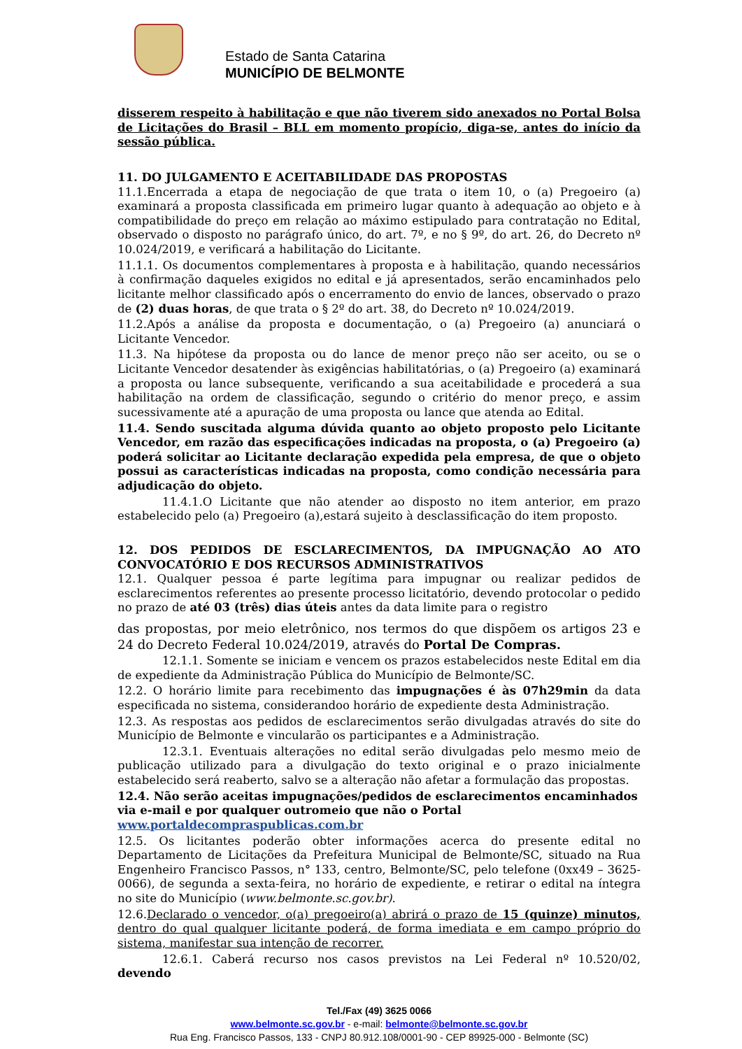Estado de Santa Catarina
MUNICÍPIO DE BELMONTE
disserem respeito à habilitação e que não tiverem sido anexados no Portal Bolsa de Licitações do Brasil – BLL em momento propício, diga-se, antes do início da sessão pública.
11. DO JULGAMENTO E ACEITABILIDADE DAS PROPOSTAS
11.1.Encerrada a etapa de negociação de que trata o item 10, o (a) Pregoeiro (a) examinará a proposta classificada em primeiro lugar quanto à adequação ao objeto e à compatibilidade do preço em relação ao máximo estipulado para contratação no Edital, observado o disposto no parágrafo único, do art. 7º, e no § 9º, do art. 26, do Decreto nº 10.024/2019, e verificará a habilitação do Licitante.
11.1.1. Os documentos complementares à proposta e à habilitação, quando necessários à confirmação daqueles exigidos no edital e já apresentados, serão encaminhados pelo licitante melhor classificado após o encerramento do envio de lances, observado o prazo de (2) duas horas, de que trata o § 2º do art. 38, do Decreto nº 10.024/2019.
11.2.Após a análise da proposta e documentação, o (a) Pregoeiro (a) anunciará o Licitante Vencedor.
11.3. Na hipótese da proposta ou do lance de menor preço não ser aceito, ou se o Licitante Vencedor desatender às exigências habilitatórias, o (a) Pregoeiro (a) examinará a proposta ou lance subsequente, verificando a sua aceitabilidade e procederá a sua habilitação na ordem de classificação, segundo o critério do menor preço, e assim sucessivamente até a apuração de uma proposta ou lance que atenda ao Edital.
11.4. Sendo suscitada alguma dúvida quanto ao objeto proposto pelo Licitante Vencedor, em razão das especificações indicadas na proposta, o (a) Pregoeiro (a) poderá solicitar ao Licitante declaração expedida pela empresa, de que o objeto possui as características indicadas na proposta, como condição necessária para adjudicação do objeto.
11.4.1.O Licitante que não atender ao disposto no item anterior, em prazo estabelecido pelo (a) Pregoeiro (a),estará sujeito à desclassificação do item proposto.
12. DOS PEDIDOS DE ESCLARECIMENTOS, DA IMPUGNAÇÃO AO ATO CONVOCATÓRIO E DOS RECURSOS ADMINISTRATIVOS
12.1. Qualquer pessoa é parte legítima para impugnar ou realizar pedidos de esclarecimentos referentes ao presente processo licitatório, devendo protocolar o pedido no prazo de até 03 (três) dias úteis antes da data limite para o registro
das propostas, por meio eletrônico, nos termos do que dispõem os artigos 23 e 24 do Decreto Federal 10.024/2019, através do Portal De Compras.
12.1.1. Somente se iniciam e vencem os prazos estabelecidos neste Edital em dia de expediente da Administração Pública do Município de Belmonte/SC.
12.2. O horário limite para recebimento das impugnações é às 07h29min da data especificada no sistema, considerandoo horário de expediente desta Administração.
12.3. As respostas aos pedidos de esclarecimentos serão divulgadas através do site do Município de Belmonte e vincularão os participantes e a Administração.
12.3.1. Eventuais alterações no edital serão divulgadas pelo mesmo meio de publicação utilizado para a divulgação do texto original e o prazo inicialmente estabelecido será reaberto, salvo se a alteração não afetar a formulação das propostas.
12.4. Não serão aceitas impugnações/pedidos de esclarecimentos encaminhados via e-mail e por qualquer outromeio que não o Portal www.portaldecompraspublicas.com.br
12.5. Os licitantes poderão obter informações acerca do presente edital no Departamento de Licitações da Prefeitura Municipal de Belmonte/SC, situado na Rua Engenheiro Francisco Passos, n° 133, centro, Belmonte/SC, pelo telefone (0xx49 – 3625-0066), de segunda a sexta-feira, no horário de expediente, e retirar o edital na íntegra no site do Município (www.belmonte.sc.gov.br).
12.6.Declarado o vencedor, o(a) pregoeiro(a) abrirá o prazo de 15 (quinze) minutos, dentro do qual qualquer licitante poderá, de forma imediata e em campo próprio do sistema, manifestar sua intenção de recorrer.
12.6.1. Caberá recurso nos casos previstos na Lei Federal nº 10.520/02, devendo
Tel./Fax (49) 3625 0066
www.belmonte.sc.gov.br - e-mail: belmonte@belmonte.sc.gov.br
Rua Eng. Francisco Passos, 133 - CNPJ 80.912.108/0001-90 - CEP 89925-000 - Belmonte (SC)